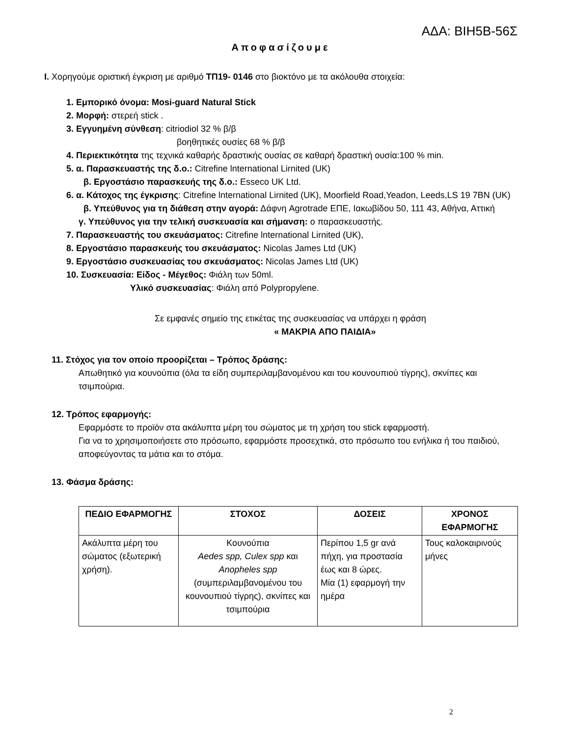ΑΔΑ: ΒΙΗ5Β-56Σ
Αποφασίζουμε
I. Χορηγούμε οριστική έγκριση με αριθμό ΤΠ19- 0146 στο βιοκτόνο με τα ακόλουθα στοιχεία:
1. Εμπορικό όνομα: Mosi-guard Natural Stick
2. Μορφή: στερεή stick .
3. Εγγυημένη σύνθεση: citriodiol 32 % β/β
βοηθητικές ουσίες 68 % β/β
4. Περιεκτικότητα της τεχνικά καθαρής δραστικής ουσίας σε καθαρή δραστική ουσία:100 % min.
5. α. Παρασκευαστής της δ.ο.: Citrefine lnternational Lirnited (UK)
β. Εργοστάσιο παρασκευής της δ.ο.: Esseco UK Ltd.
6. α. Κάτοχος της έγκρισης: Citrefine lnternational Lirnited (UK), Moorfield Road,Yeadon, Leeds,LS 19 7BN (UK)
β. Υπεύθυνος για τη διάθεση στην αγορά: Δάφνη Agrotrade ΕΠΕ, Ιακωβίδου 50, 111 43, Αθήνα, Αττική
γ. Υπεύθυνος για την τελική συσκευασία και σήμανση: ο παρασκευαστής.
7. Παρασκευαστής του σκευάσματος: Citrefine lnternational Lirnited (UK),
8. Εργοστάσιο παρασκευής του σκευάσματος: Nicolas James Ltd (UK)
9. Εργοστάσιο συσκευασίας του σκευάσματος: Nicolas James Ltd (UK)
10. Συσκευασία: Είδος - Μέγεθος: Φιάλη των 50ml.
Υλικό συσκευασίας: Φιάλη από Polypropylene.
Σε εμφανές σημείο της ετικέτας της συσκευασίας να υπάρχει η φράση
« ΜΑΚΡΙΑ ΑΠΟ ΠΑΙΔΙΑ»
11. Στόχος για τον οποίο προορίζεται – Τρόπος δράσης:
Απωθητικό για κουνούπια (όλα τα είδη συμπεριλαμβανομένου και του κουνουπιού τίγρης), σκνίπες και τσιμπούρια.
12. Τρόπος εφαρμογής:
Εφαρμόστε το προϊόν στα ακάλυπτα μέρη του σώματος με τη χρήση του stick εφαρμοστή.
Για να το χρησιμοποιήσετε στο πρόσωπο, εφαρμόστε προσεχτικά, στο πρόσωπο του ενήλικα ή του παιδιού, αποφεύγοντας τα μάτια και το στόμα.
13. Φάσμα δράσης:
| ΠΕΔΙΟ ΕΦΑΡΜΟΓΗΣ | ΣΤΟΧΟΣ | ΔΟΣΕΙΣ | ΧΡΟΝΟΣ ΕΦΑΡΜΟΓΗΣ |
| --- | --- | --- | --- |
| Ακάλυπτα μέρη του σώματος (εξωτερική χρήση). | Κουνούπια Aedes spp, Culex spp και Anopheles spp (συμπεριλαμβανομένου του κουνουπιού τίγρης), σκνίπες και τσιμπούρια | Περίπου 1,5 gr ανά πήχη, για προστασία έως και 8 ώρες. Μία (1) εφαρμογή την ημέρα | Τους καλοκαιρινούς μήνες |
2